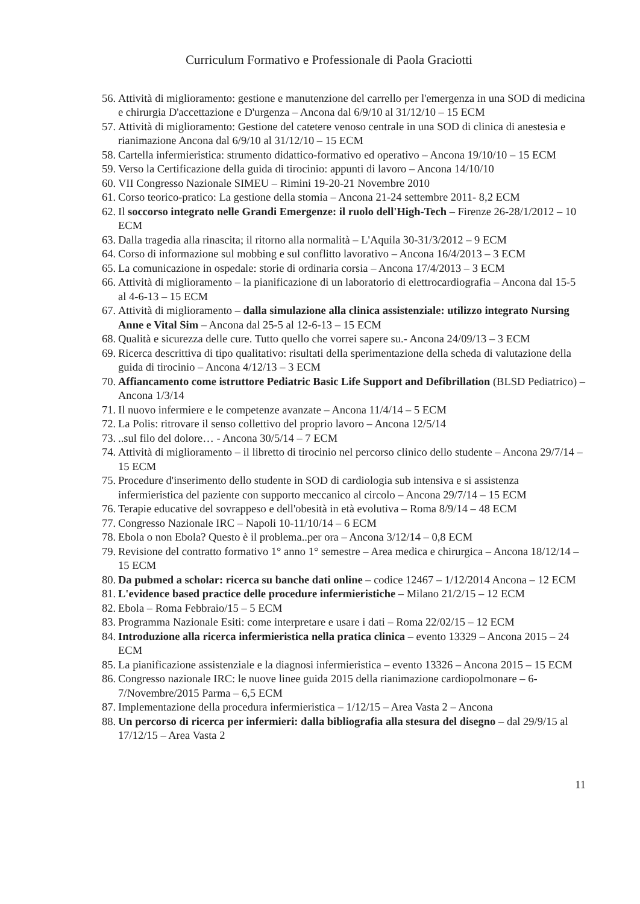Curriculum Formativo e Professionale di Paola Graciotti
56. Attività di miglioramento: gestione e manutenzione del carrello per l'emergenza in una SOD di medicina e chirurgia D'accettazione e D'urgenza – Ancona dal 6/9/10 al 31/12/10 – 15 ECM
57. Attività di miglioramento: Gestione del catetere venoso centrale in una SOD di clinica di anestesia e rianimazione Ancona dal 6/9/10 al 31/12/10 – 15 ECM
58. Cartella infermieristica: strumento didattico-formativo ed operativo – Ancona 19/10/10 – 15 ECM
59. Verso la Certificazione della guida di tirocinio: appunti di lavoro – Ancona 14/10/10
60. VII Congresso Nazionale SIMEU – Rimini 19-20-21 Novembre 2010
61. Corso teorico-pratico: La gestione della stomia – Ancona 21-24 settembre 2011- 8,2 ECM
62. Il soccorso integrato nelle Grandi Emergenze: il ruolo dell'High-Tech – Firenze 26-28/1/2012 – 10 ECM
63. Dalla tragedia alla rinascita; il ritorno alla normalità – L'Aquila 30-31/3/2012 – 9 ECM
64. Corso di informazione sul mobbing e sul conflitto lavorativo – Ancona 16/4/2013 – 3 ECM
65. La comunicazione in ospedale: storie di ordinaria corsia – Ancona 17/4/2013 – 3 ECM
66. Attività di miglioramento – la pianificazione di un laboratorio di elettrocardiografia – Ancona dal 15-5 al 4-6-13 – 15 ECM
67. Attività di miglioramento – dalla simulazione alla clinica assistenziale: utilizzo integrato Nursing Anne e Vital Sim – Ancona dal 25-5 al 12-6-13 – 15 ECM
68. Qualità e sicurezza delle cure. Tutto quello che vorrei sapere su.- Ancona 24/09/13 – 3 ECM
69. Ricerca descrittiva di tipo qualitativo: risultati della sperimentazione della scheda di valutazione della guida di tirocinio – Ancona 4/12/13 – 3 ECM
70. Affiancamento come istruttore Pediatric Basic Life Support and Defibrillation (BLSD Pediatrico) – Ancona 1/3/14
71. Il nuovo infermiere e le competenze avanzate – Ancona 11/4/14 – 5 ECM
72. La Polis: ritrovare il senso collettivo del proprio lavoro – Ancona 12/5/14
73...sul filo del dolore… - Ancona 30/5/14 – 7 ECM
74. Attività di miglioramento – il libretto di tirocinio nel percorso clinico dello studente – Ancona 29/7/14 – 15 ECM
75. Procedure d'inserimento dello studente in SOD di cardiologia sub intensiva e si assistenza infermieristica del paziente con supporto meccanico al circolo – Ancona 29/7/14 – 15 ECM
76. Terapie educative del sovrappeso e dell'obesità in età evolutiva – Roma 8/9/14 – 48 ECM
77. Congresso Nazionale IRC – Napoli 10-11/10/14 – 6 ECM
78. Ebola o non Ebola? Questo è il problema..per ora – Ancona 3/12/14 – 0,8 ECM
79. Revisione del contratto formativo 1° anno 1° semestre – Area medica e chirurgica – Ancona 18/12/14 – 15 ECM
80. Da pubmed a scholar: ricerca su banche dati online – codice 12467 – 1/12/2014 Ancona – 12 ECM
81. L'evidence based practice delle procedure infermieristiche – Milano 21/2/15 – 12 ECM
82. Ebola – Roma Febbraio/15 – 5 ECM
83. Programma Nazionale Esiti: come interpretare e usare i dati – Roma 22/02/15 – 12 ECM
84. Introduzione alla ricerca infermieristica nella pratica clinica – evento 13329 – Ancona 2015 – 24 ECM
85. La pianificazione assistenziale e la diagnosi infermieristica – evento 13326 – Ancona 2015 – 15 ECM
86. Congresso nazionale IRC: le nuove linee guida 2015 della rianimazione cardiopolmonare – 6-7/Novembre/2015 Parma – 6,5 ECM
87. Implementazione della procedura infermieristica – 1/12/15 – Area Vasta 2 – Ancona
88. Un percorso di ricerca per infermieri: dalla bibliografia alla stesura del disegno – dal 29/9/15 al 17/12/15 – Area Vasta 2
11